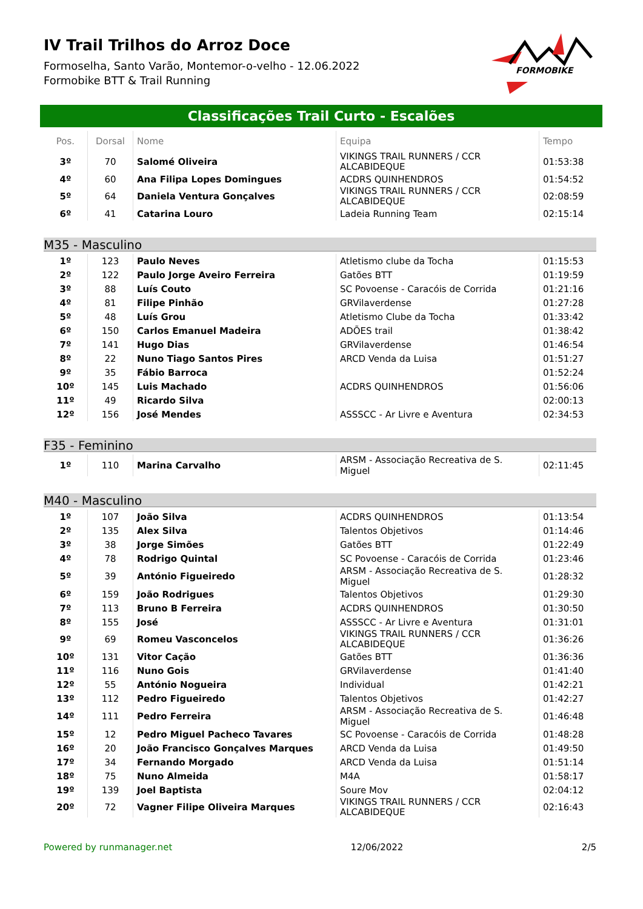FORMOBIKE
IV Trail Trilhos do Arroz Doce
Formoselha, Santo Varão, Montemor-o-velho - 12.06.2022
Formobike BTT & Trail Running
Classificações Trail Curto - Escalões
| Pos. | Dorsal | Nome | Equipa | Tempo |
| --- | --- | --- | --- | --- |
| 3º | 70 | Salomé Oliveira | VIKINGS TRAIL RUNNERS / CCR ALCABIDEQUE | 01:53:38 |
| 4º | 60 | Ana Filipa Lopes Domingues | ACDRS QUINHENDROS | 01:54:52 |
| 5º | 64 | Daniela Ventura Gonçalves | VIKINGS TRAIL RUNNERS / CCR ALCABIDEQUE | 02:08:59 |
| 6º | 41 | Catarina Louro | Ladeia Running Team | 02:15:14 |
M35 - Masculino
| 1º | 123 | Paulo Neves | Atletismo clube da Tocha | 01:15:53 |
| 2º | 122 | Paulo Jorge Aveiro Ferreira | Gatões BTT | 01:19:59 |
| 3º | 88 | Luís Couto | SC Povoense - Caracóis de Corrida | 01:21:16 |
| 4º | 81 | Filipe Pinhão | GRVilaverdense | 01:27:28 |
| 5º | 48 | Luís Grou | Atletismo Clube da Tocha | 01:33:42 |
| 6º | 150 | Carlos Emanuel Madeira | ADÕES trail | 01:38:42 |
| 7º | 141 | Hugo Dias | GRVilaverdense | 01:46:54 |
| 8º | 22 | Nuno Tiago Santos Pires | ARCD Venda da Luisa | 01:51:27 |
| 9º | 35 | Fábio Barroca | | 01:52:24 |
| 10º | 145 | Luis Machado | ACDRS QUINHENDROS | 01:56:06 |
| 11º | 49 | Ricardo Silva | | 02:00:13 |
| 12º | 156 | José Mendes | ASSSCC - Ar Livre e Aventura | 02:34:53 |
F35 - Feminino
| 1º | 110 | Marina Carvalho | ARSM - Associação Recreativa de S. Miguel | 02:11:45 |
M40 - Masculino
| 1º | 107 | João Silva | ACDRS QUINHENDROS | 01:13:54 |
| 2º | 135 | Alex Silva | Talentos Objetivos | 01:14:46 |
| 3º | 38 | Jorge Simões | Gatões BTT | 01:22:49 |
| 4º | 78 | Rodrigo Quintal | SC Povoense - Caracóis de Corrida | 01:23:46 |
| 5º | 39 | António Figueiredo | ARSM - Associação Recreativa de S. Miguel | 01:28:32 |
| 6º | 159 | João Rodrigues | Talentos Objetivos | 01:29:30 |
| 7º | 113 | Bruno B Ferreira | ACDRS QUINHENDROS | 01:30:50 |
| 8º | 155 | José | ASSSCC - Ar Livre e Aventura | 01:31:01 |
| 9º | 69 | Romeu Vasconcelos | VIKINGS TRAIL RUNNERS / CCR ALCABIDEQUE | 01:36:26 |
| 10º | 131 | Vitor Cação | Gatões BTT | 01:36:36 |
| 11º | 116 | Nuno Gois | GRVilaverdense | 01:41:40 |
| 12º | 55 | António Nogueira | Individual | 01:42:21 |
| 13º | 112 | Pedro Figueiredo | Talentos Objetivos | 01:42:27 |
| 14º | 111 | Pedro Ferreira | ARSM - Associação Recreativa de S. Miguel | 01:46:48 |
| 15º | 12 | Pedro Miguel Pacheco Tavares | SC Povoense - Caracóis de Corrida | 01:48:28 |
| 16º | 20 | João Francisco Gonçalves Marques | ARCD Venda da Luisa | 01:49:50 |
| 17º | 34 | Fernando Morgado | ARCD Venda da Luisa | 01:51:14 |
| 18º | 75 | Nuno Almeida | M4A | 01:58:17 |
| 19º | 139 | Joel Baptista | Soure Mov | 02:04:12 |
| 20º | 72 | Vagner Filipe Oliveira Marques | VIKINGS TRAIL RUNNERS / CCR ALCABIDEQUE | 02:16:43 |
Powered by runmanager.net 12/06/2022 2/5